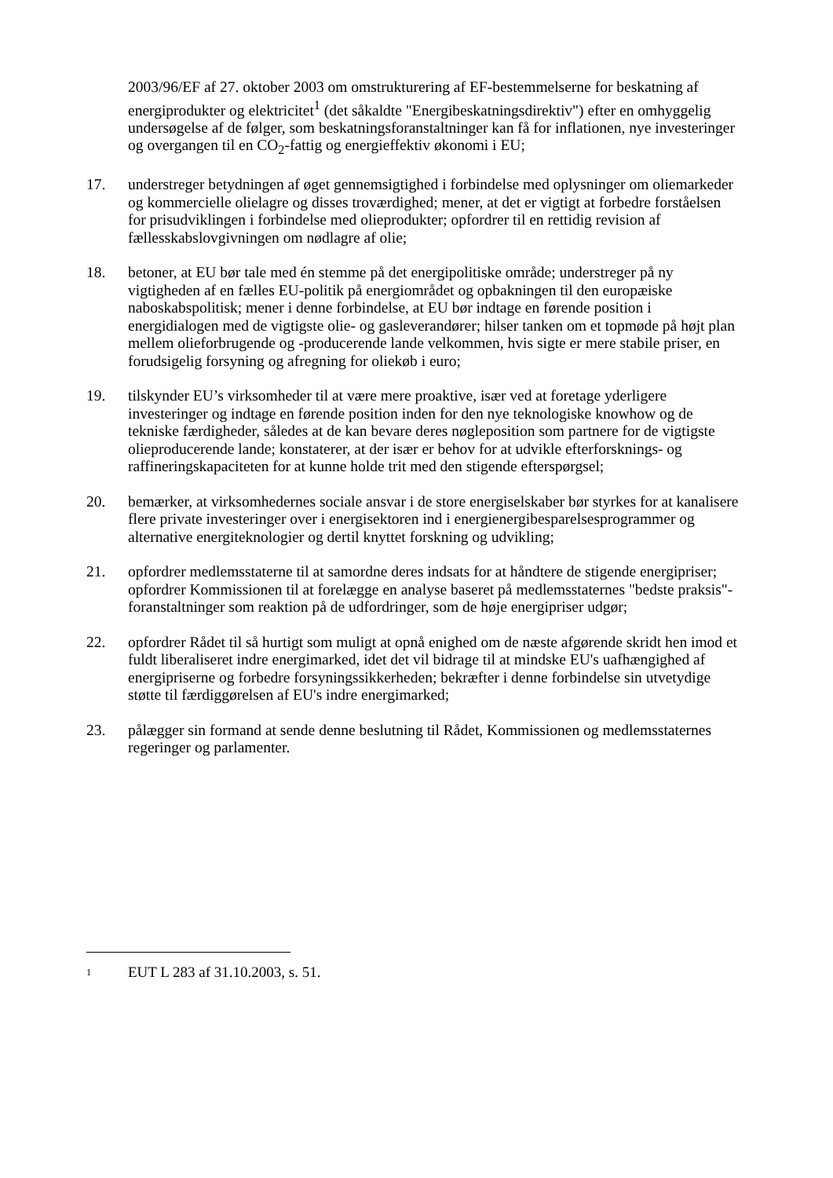2003/96/EF af 27. oktober 2003 om omstrukturering af EF-bestemmelserne for beskatning af energiprodukter og elektricitet<sup>1</sup> (det såkaldte "Energibeskatningsdirektiv") efter en omhyggelig undersøgelse af de følger, som beskatningsforanstaltninger kan få for inflationen, nye investeringer og overgangen til en CO<sub>2</sub>-fattig og energieffektiv økonomi i EU;
17. understreger betydningen af øget gennemsigtighed i forbindelse med oplysninger om oliemarkeder og kommercielle olielagre og disses troværdighed; mener, at det er vigtigt at forbedre forståelsen for prisudviklingen i forbindelse med olieprodukter; opfordrer til en rettidig revision af fællesskabslovgivningen om nødlagre af olie;
18. betoner, at EU bør tale med én stemme på det energipolitiske område; understreger på ny vigtigheden af en fælles EU-politik på energiområdet og opbakningen til den europæiske naboskabspolitisk; mener i denne forbindelse, at EU bør indtage en førende position i energidialogen med de vigtigste olie- og gasleverandører; hilser tanken om et topmøde på højt plan mellem olieforbrugende og -producerende lande velkommen, hvis sigte er mere stabile priser, en forudsigelig forsyning og afregning for oliekøb i euro;
19. tilskynder EU’s virksomheder til at være mere proaktive, især ved at foretage yderligere investeringer og indtage en førende position inden for den nye teknologiske knowhow og de tekniske færdigheder, således at de kan bevare deres nøgleposition som partnere for de vigtigste olieproducerende lande; konstaterer, at der især er behov for at udvikle efterforsknings- og raffineringskapaciteten for at kunne holde trit med den stigende efterspørgsel;
20. bemærker, at virksomhedernes sociale ansvar i de store energiselskaber bør styrkes for at kanalisere flere private investeringer over i energisektoren ind i energienergibesparelsesprogrammer og alternative energiteknologier og dertil knyttet forskning og udvikling;
21. opfordrer medlemsstaterne til at samordne deres indsats for at håndtere de stigende energipriser; opfordrer Kommissionen til at forelægge en analyse baseret på medlemsstaternes "bedste praksis"-foranstaltninger som reaktion på de udfordringer, som de høje energipriser udgør;
22. opfordrer Rådet til så hurtigt som muligt at opnå enighed om de næste afgørende skridt hen imod et fuldt liberaliseret indre energimarked, idet det vil bidrage til at mindske EU's uafhængighed af energipriserne og forbedre forsyningssikkerheden; bekræfter i denne forbindelse sin utvetydige støtte til færdiggørelsen af EU's indre energimarked;
23. pålægger sin formand at sende denne beslutning til Rådet, Kommissionen og medlemsstaternes regeringer og parlamenter.
1
EUT L 283 af 31.10.2003, s. 51.